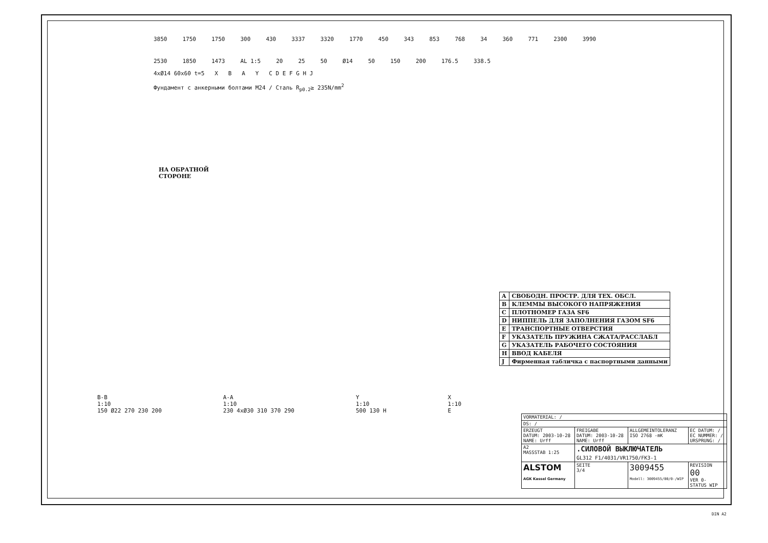3850 1750 1750 300 430 3337 3320 1770 450 343 853 768 34 360 771 2300 3990 2530 1850 1473 AL 1:5 20 25 50 Ø14 50 150 200 176.5 338.5
4xØ14 60x60 t=5 X B A Y C D E F G H J
Фундамент с анкерными болтами M24 / Сталь R<sub>p0.2</sub>≥ 235N/mm<sup>2</sup>
НА ОБРАТНОЙ
СТОРОНЕ
| A | СВОБОДН. ПРОСТР. ДЛЯ ТЕХ. ОБСЛ. |
| B | КЛЕММЫ ВЫСОКОГО НАПРЯЖЕНИЯ |
| C | ПЛОТНОМЕР ГАЗА SF6 |
| D | НИППЕЛЬ ДЛЯ ЗАПОЛНЕНИЯ ГАЗОМ SF6 |
| E | ТРАНСПОРТНЫЕ ОТВЕРСТИЯ |
| F | УКАЗАТЕЛЬ ПРУЖИНА СЖАТА/РАССЛАБЛ |
| G | УКАЗАТЕЛЬ РАБОЧЕГО СОСТОЯНИЯ |
| H | ВВОД КАБЕЛЯ |
| J | Фирменная табличка с паспортными данными |
B-B
1:10
150 Ø22 270 230 200
A-A
1:10
230 4xØ30 310 370 290
Y
1:10
500 130 H
X
1:10
E
| VORMATERIAL: / | | | |
| DS: / | | | |
| ERZEUGT DATUM: 2003-10-28 NAME: Urff | FREIGABE DATUM: 2003-10-28 NAME: Urff | ALLGEMEINTOLERANZ ISO 2768 -mK | EC DATUM: / EC NUMMER: / URSPRUNG: / |
| A2 MASSSTAB 1:25 | .СИЛОВОЙ ВЫКЛЮЧАТЕЛЬ GL312 F1/4031/VR1750/FK3-1 | | |
| ALSTOM AGK Kassel Germany | SEITE 3/4 | 3009455 Modell: 3009455/00/0-/WIP | REVISION 00 VER 0- STATUS WIP |
DIN A2